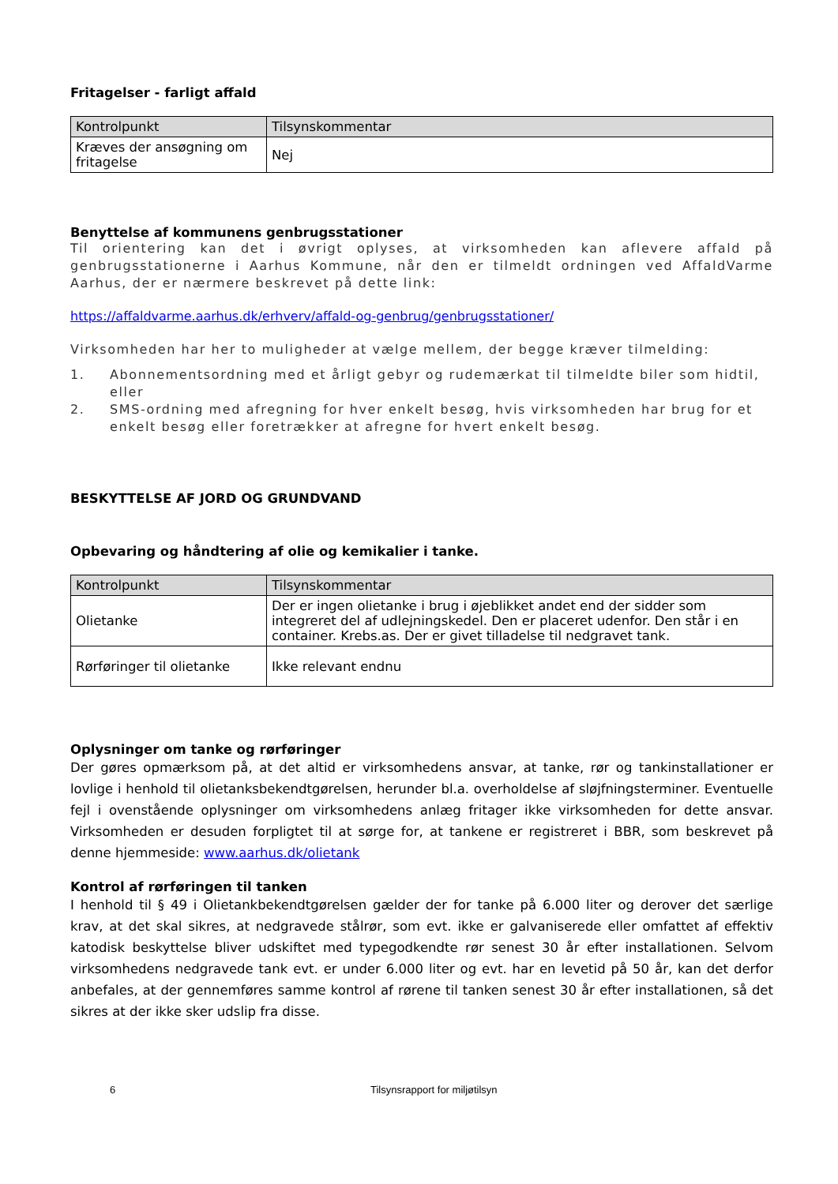Fritagelser - farligt affald
| Kontrolpunkt | Tilsynskommentar |
| --- | --- |
| Kræves der ansøgning om fritagelse | Nej |
Benyttelse af kommunens genbrugsstationer
Til orientering kan det i øvrigt oplyses, at virksomheden kan aflevere affald på genbrugsstationerne i Aarhus Kommune, når den er tilmeldt ordningen ved AffaldVarme Aarhus, der er nærmere beskrevet på dette link:
https://affaldvarme.aarhus.dk/erhverv/affald-og-genbrug/genbrugsstationer/
Virksomheden har her to muligheder at vælge mellem, der begge kræver tilmelding:
1. Abonnementsordning med et årligt gebyr og rudemærkat til tilmeldte biler som hidtil, eller
2. SMS-ordning med afregning for hver enkelt besøg, hvis virksomheden har brug for et enkelt besøg eller foretrækker at afregne for hvert enkelt besøg.
BESKYTTELSE AF JORD OG GRUNDVAND
Opbevaring og håndtering af olie og kemikalier i tanke.
| Kontrolpunkt | Tilsynskommentar |
| --- | --- |
| Olietanke | Der er ingen olietanke i brug i øjeblikket andet end der sidder som integreret del af udlejningskedel. Den er placeret udenfor. Den står i en container. Krebs.as. Der er givet tilladelse til nedgravet tank. |
| Rørføringer til olietanke | Ikke relevant endnu |
Oplysninger om tanke og rørføringer
Der gøres opmærksom på, at det altid er virksomhedens ansvar, at tanke, rør og tankinstallationer er lovlige i henhold til olietanksbekendtgørelsen, herunder bl.a. overholdelse af sløjfningsterminer. Eventuelle fejl i ovenstående oplysninger om virksomhedens anlæg fritager ikke virksomheden for dette ansvar. Virksomheden er desuden forpligtet til at sørge for, at tankene er registreret i BBR, som beskrevet på denne hjemmeside: www.aarhus.dk/olietank
Kontrol af rørføringen til tanken
I henhold til § 49 i Olietankbekendtgørelsen gælder der for tanke på 6.000 liter og derover det særlige krav, at det skal sikres, at nedgravede stålrør, som evt. ikke er galvaniserede eller omfattet af effektiv katodisk beskyttelse bliver udskiftet med typegodkendte rør senest 30 år efter installationen. Selvom virksomhedens nedgravede tank evt. er under 6.000 liter og evt. har en levetid på 50 år, kan det derfor anbefales, at der gennemføres samme kontrol af rørene til tanken senest 30 år efter installationen, så det sikres at der ikke sker udslip fra disse.
6 Tilsynsrapport for miljøtilsyn